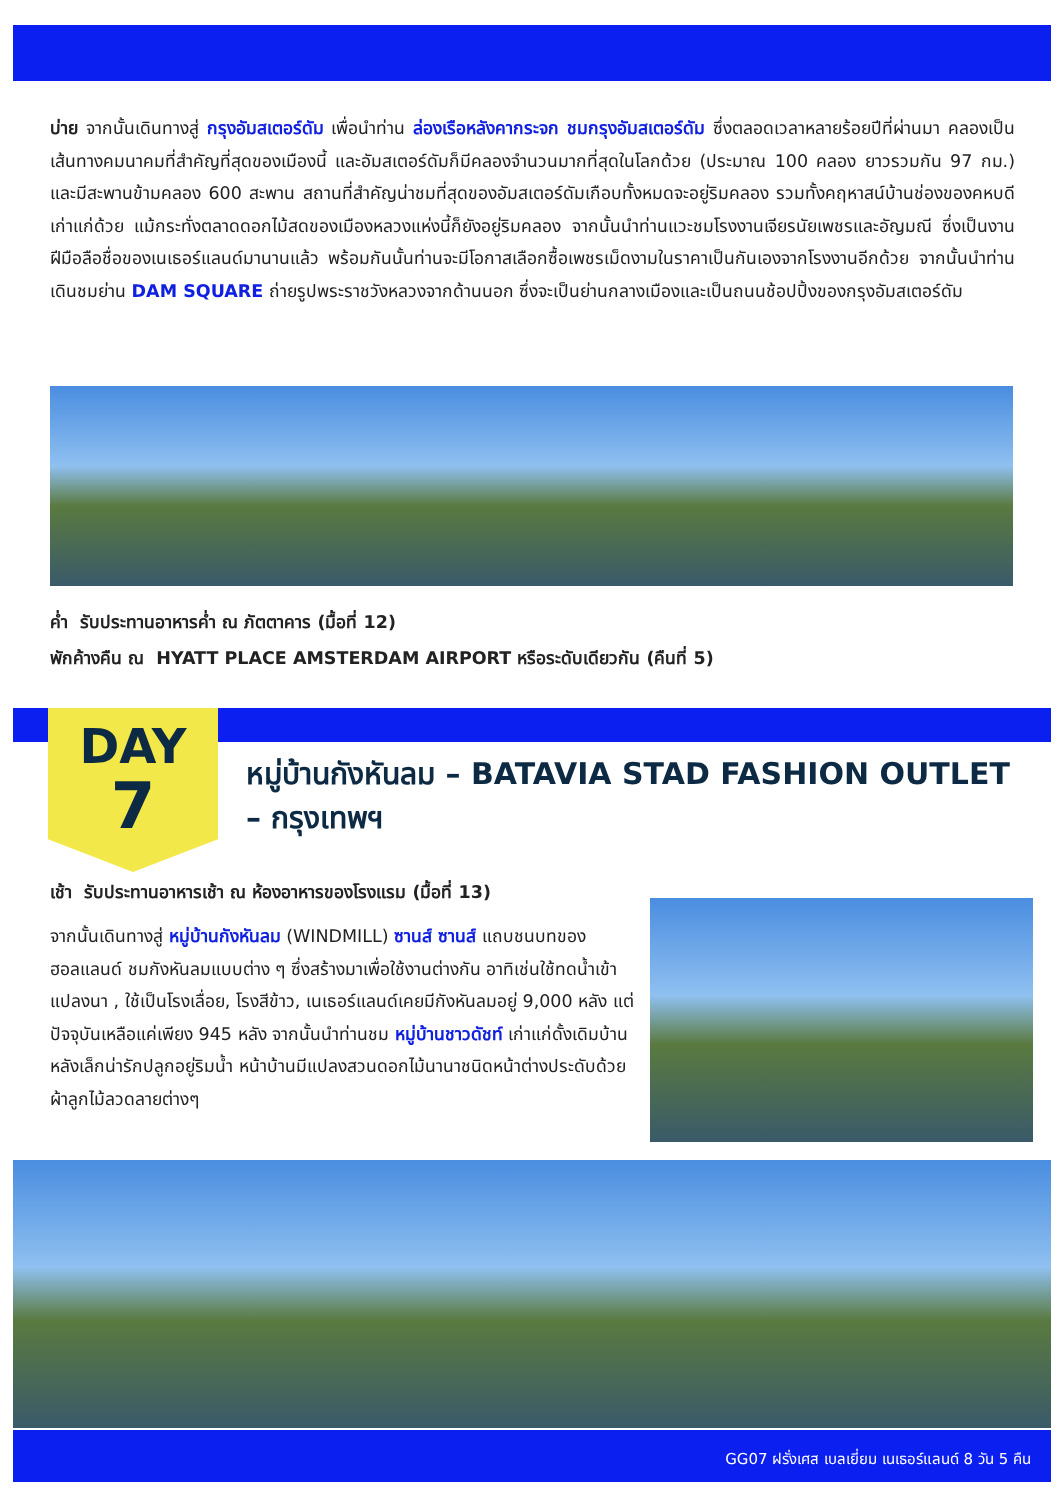บ่าย จากนั้นเดินทางสู่ กรุงอัมสเตอร์ดัม เพื่อนำท่าน ล่องเรือหลังคากระจก ชมกรุงอัมสเตอร์ดัม ซึ่งตลอดเวลาหลายร้อยปีที่ผ่านมา คลองเป็นเส้นทางคมนาคมที่สำคัญที่สุดของเมืองนี้ และอัมสเตอร์ดัมก็มีคลองจำนวนมากที่สุดในโลกด้วย (ประมาณ 100 คลอง ยาวรวมกัน 97 กม.) และมีสะพานข้ามคลอง 600 สะพาน สถานที่สำคัญน่าชมที่สุดของอัมสเตอร์ดัมเกือบทั้งหมดจะอยู่ริมคลอง รวมทั้งคฤหาสน์บ้านช่องของคหบดีเก่าแก่ด้วย แม้กระทั่งตลาดดอกไม้สดของเมืองหลวงแห่งนี้ก็ยังอยู่ริมคลอง จากนั้นนำท่านแวะชมโรงงานเจียรนัยเพชรและอัญมณี ซึ่งเป็นงานฝีมือลือชื่อของเนเธอร์แลนด์มานานแล้ว พร้อมกันนั้นท่านจะมีโอกาสเลือกซื้อเพชรเม็ดงามในราคาเป็นกันเองจากโรงงานอีกด้วย จากนั้นนำท่านเดินชมย่าน DAM SQUARE ถ่ายรูปพระราชวังหลวงจากด้านนอก ซึ่งจะเป็นย่านกลางเมืองและเป็นถนนช้อปปิ้งของกรุงอัมสเตอร์ดัม
ค่ำ รับประทานอาหารค่ำ ณ ภัตตาคาร (มื้อที่ 12)
พักค้างคืน ณ HYATT PLACE AMSTERDAM AIRPORT หรือระดับเดียวกัน (คืนที่ 5)
DAY
7
หมู่บ้านกังหันลม – BATAVIA STAD FASHION OUTLET – กรุงเทพฯ
เช้า รับประทานอาหารเช้า ณ ห้องอาหารของโรงแรม (มื้อที่ 13)
จากนั้นเดินทางสู่ หมู่บ้านกังหันลม (WINDMILL) ซานส์ ซานส์ แถบชนบทของฮอลแลนด์ ชมกังหันลมแบบต่าง ๆ ซึ่งสร้างมาเพื่อใช้งานต่างกัน อาทิเช่นใช้ทดน้ำเข้าแปลงนา , ใช้เป็นโรงเลื่อย, โรงสีข้าว, เนเธอร์แลนด์เคยมีกังหันลมอยู่ 9,000 หลัง แต่ปัจจุบันเหลือแค่เพียง 945 หลัง จากนั้นนำท่านชม หมู่บ้านชาวดัชท์ เก่าแก่ดั้งเดิมบ้านหลังเล็กน่ารักปลูกอยู่ริมน้ำ หน้าบ้านมีแปลงสวนดอกไม้นานาชนิดหน้าต่างประดับด้วยผ้าลูกไม้ลวดลายต่างๆ
GG07 ฝรั่งเศส เบลเยี่ยม เนเธอร์แลนด์ 8 วัน 5 คืน